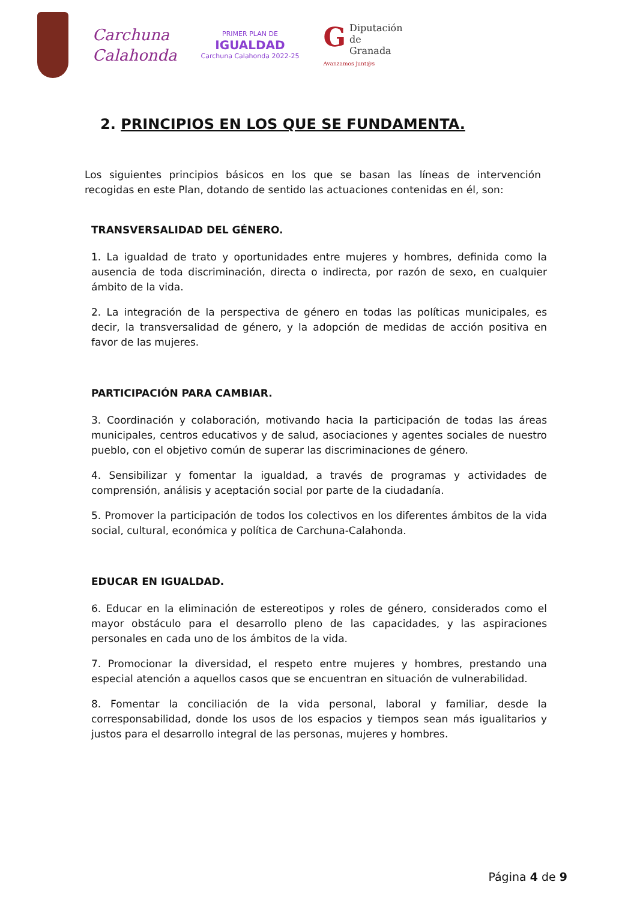Carchuna
Calahonda
PRIMER PLAN DE
IGUALDAD
Carchuna Calahonda 2022-25
GDiputación
de Granada
Avanzamos junt@s
2. PRINCIPIOS EN LOS QUE SE FUNDAMENTA.
Los siguientes principios básicos en los que se basan las líneas de intervención recogidas en este Plan, dotando de sentido las actuaciones contenidas en él, son:
TRANSVERSALIDAD DEL GÉNERO.
1. La igualdad de trato y oportunidades entre mujeres y hombres, definida como la ausencia de toda discriminación, directa o indirecta, por razón de sexo, en cualquier ámbito de la vida.
2. La integración de la perspectiva de género en todas las políticas municipales, es decir, la transversalidad de género, y la adopción de medidas de acción positiva en favor de las mujeres.
PARTICIPACIÓN PARA CAMBIAR.
3. Coordinación y colaboración, motivando hacia la participación de todas las áreas municipales, centros educativos y de salud, asociaciones y agentes sociales de nuestro pueblo, con el objetivo común de superar las discriminaciones de género.
4. Sensibilizar y fomentar la igualdad, a través de programas y actividades de comprensión, análisis y aceptación social por parte de la ciudadanía.
5. Promover la participación de todos los colectivos en los diferentes ámbitos de la vida social, cultural, económica y política de Carchuna-Calahonda.
EDUCAR EN IGUALDAD.
6. Educar en la eliminación de estereotipos y roles de género, considerados como el mayor obstáculo para el desarrollo pleno de las capacidades, y las aspiraciones personales en cada uno de los ámbitos de la vida.
7. Promocionar la diversidad, el respeto entre mujeres y hombres, prestando una especial atención a aquellos casos que se encuentran en situación de vulnerabilidad.
8. Fomentar la conciliación de la vida personal, laboral y familiar, desde la corresponsabilidad, donde los usos de los espacios y tiempos sean más igualitarios y justos para el desarrollo integral de las personas, mujeres y hombres.
Página 4 de 9